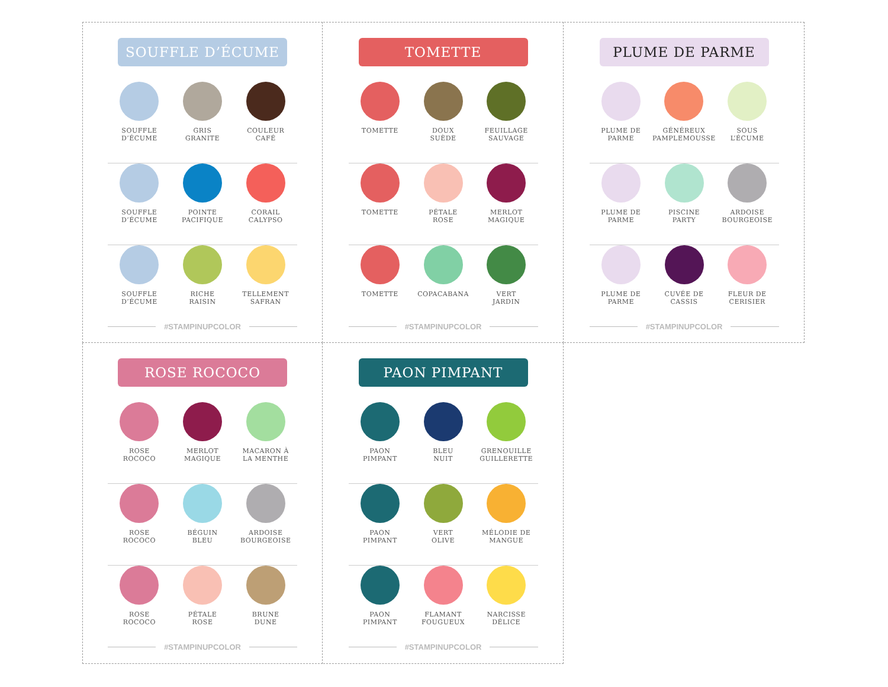SOUFFLE D’ÉCUME
SOUFFLE
D’ÉCUME
GRIS
GRANITE
COULEUR
CAFÉ
SOUFFLE
D’ÉCUME
POINTE
PACIFIQUE
CORAIL
CALYPSO
SOUFFLE
D’ÉCUME
RICHE
RAISIN
TELLEMENT
SAFRAN
#STAMPINUPCOLOR
TOMETTE
TOMETTE DOUX
SUÈDE
FEUILLAGE
SAUVAGE
TOMETTE PÉTALE
ROSE
MERLOT
MAGIQUE
TOMETTE COPACABANA VERT
JARDIN
#STAMPINUPCOLOR
PLUME DE PARME
PLUME DE
PARME
GÉNÉREUX
PAMPLEMOUSSE
SOUS
L’ÉCUME
PLUME DE
PARME
PISCINE
PARTY
ARDOISE
BOURGEOISE
PLUME DE
PARME
CUVÉE DE
CASSIS
FLEUR DE
CERISIER
#STAMPINUPCOLOR
ROSE ROCOCO
ROSE
ROCOCO
MERLOT
MAGIQUE
MACARON À
LA MENTHE
ROSE
ROCOCO
BÉGUIN
BLEU
ARDOISE
BOURGEOISE
ROSE
ROCOCO
PÉTALE
ROSE
BRUNE
DUNE
#STAMPINUPCOLOR
PAON PIMPANT
PAON
PIMPANT
BLEU
NUIT
GRENOUILLE
GUILLERETTE
PAON
PIMPANT
VERT
OLIVE
MÉLODIE DE
MANGUE
PAON
PIMPANT
FLAMANT
FOUGUEUX
NARCISSE
DÉLICE
#STAMPINUPCOLOR